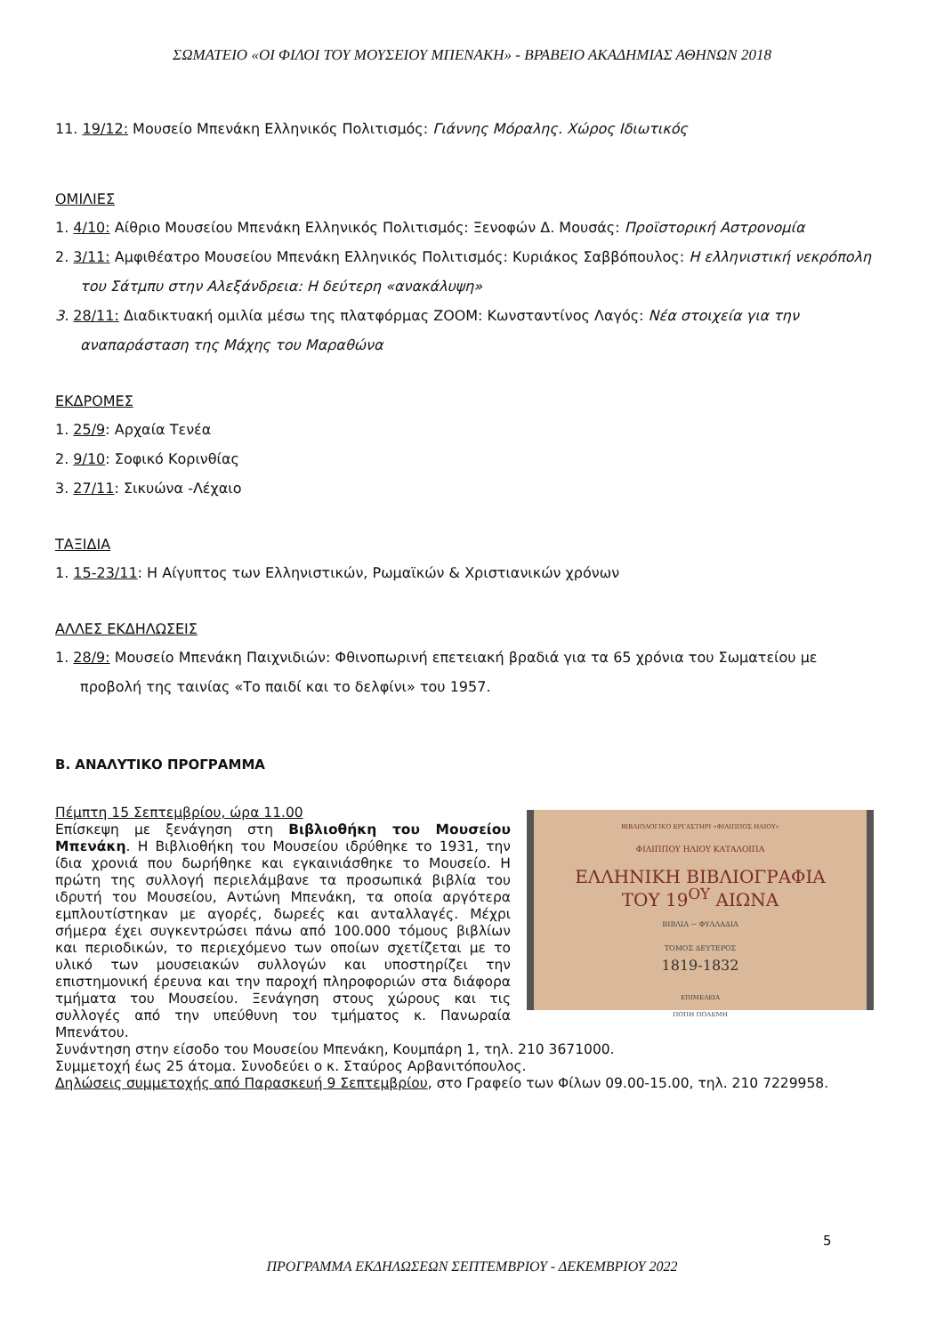ΣΩΜΑΤΕΙΟ «ΟΙ ΦΙΛΟΙ ΤΟΥ ΜΟΥΣΕΙΟΥ ΜΠΕΝΑΚΗ» - ΒΡΑΒΕΙΟ ΑΚΑΔΗΜΙΑΣ ΑΘΗΝΩΝ 2018
11. 19/12: Μουσείο Μπενάκη Ελληνικός Πολιτισμός: Γιάννης Μόραλης. Χώρος Ιδιωτικός
ΟΜΙΛΙΕΣ
1. 4/10: Αίθριο Μουσείου Μπενάκη Ελληνικός Πολιτισμός: Ξενοφών Δ. Μουσάς: Προϊστορική Αστρονομία
2. 3/11: Αμφιθέατρο Μουσείου Μπενάκη Ελληνικός Πολιτισμός: Κυριάκος Σαββόπουλος: Η ελληνιστική νεκρόπολη του Σάτμπυ στην Αλεξάνδρεια: Η δεύτερη «ανακάλυψη»
3. 28/11: Διαδικτυακή ομιλία μέσω της πλατφόρμας ZOOM: Κωνσταντίνος Λαγός: Νέα στοιχεία για την αναπαράσταση της Μάχης του Μαραθώνα
ΕΚΔΡΟΜΕΣ
1. 25/9: Αρχαία Τενέα
2. 9/10: Σοφικό Κορινθίας
3. 27/11: Σικυώνα -Λέχαιο
ΤΑΞΙΔΙΑ
1. 15-23/11: Η Αίγυπτος των Ελληνιστικών, Ρωμαϊκών & Χριστιανικών χρόνων
ΑΛΛΕΣ ΕΚΔΗΛΩΣΕΙΣ
1. 28/9: Μουσείο Μπενάκη Παιχνιδιών: Φθινοπωρινή επετειακή βραδιά για τα 65 χρόνια του Σωματείου με προβολή της ταινίας «Το παιδί και το δελφίνι» του 1957.
Β. ΑΝΑΛΥΤΙΚΟ ΠΡΟΓΡΑΜΜΑ
ΒΙΒΛΙΟΛΟΓΙΚΟ ΕΡΓΑΣΤΗΡΙ «ΦΙΛΙΠΠΟΣ ΗΛΙΟΥ»
ΦΙΛΙΠΠΟΥ ΗΛΙΟΥ ΚΑΤΑΛΟΙΠΑ
ΕΛΛΗΝΙΚΗ ΒΙΒΛΙΟΓΡΑΦΙΑ
ΤΟΥ 19<sup>ΟΥ</sup> ΑΙΩΝΑ
ΒΙΒΛΙΑ ~ ΦΥΛΛΑΔΙΑ
ΤΟΜΟΣ ΔΕΥΤΕΡΟΣ
1819-1832
ΕΠΙΜΕΛΕΙΑ
ΠΟΠΗ ΠΟΛΕΜΗ
Πέμπτη 15 Σεπτεμβρίου, ώρα 11.00
Επίσκεψη με ξενάγηση στη Βιβλιοθήκη του Μουσείου Μπενάκη. Η Βιβλιοθήκη του Μουσείου ιδρύθηκε το 1931, την ίδια χρονιά που δωρήθηκε και εγκαινιάσθηκε το Μουσείο. Η πρώτη της συλλογή περιελάμβανε τα προσωπικά βιβλία του ιδρυτή του Μουσείου, Αντώνη Μπενάκη, τα οποία αργότερα εμπλουτίστηκαν με αγορές, δωρεές και ανταλλαγές. Μέχρι σήμερα έχει συγκεντρώσει πάνω από 100.000 τόμους βιβλίων και περιοδικών, το περιεχόμενο των οποίων σχετίζεται με το υλικό των μουσειακών συλλογών και υποστηρίζει την επιστημονική έρευνα και την παροχή πληροφοριών στα διάφορα τμήματα του Μουσείου. Ξενάγηση στους χώρους και τις συλλογές από την υπεύθυνη του τμήματος κ. Πανωραία Μπενάτου.
Συνάντηση στην είσοδο του Μουσείου Μπενάκη, Κουμπάρη 1, τηλ. 210 3671000.
Συμμετοχή έως 25 άτομα. Συνοδεύει ο κ. Σταύρος Αρβανιτόπουλος.
Δηλώσεις συμμετοχής από Παρασκευή 9 Σεπτεμβρίου, στο Γραφείο των Φίλων 09.00-15.00, τηλ. 210 7229958.
5
ΠΡΟΓΡΑΜΜΑ ΕΚΔΗΛΩΣΕΩΝ ΣΕΠΤΕΜΒΡΙΟΥ - ΔΕΚΕΜΒΡΙΟΥ 2022